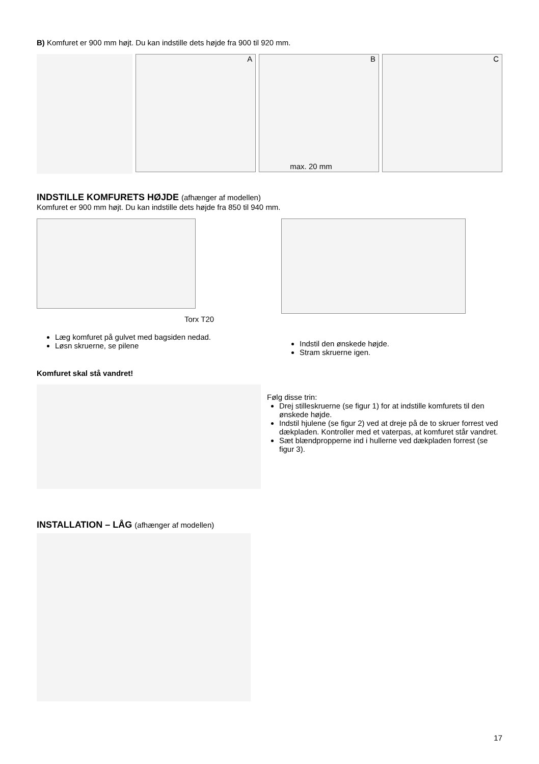B) Komfuret er 900 mm højt. Du kan indstille dets højde fra 900 til 920 mm.
A B
max. 20 mm
C
INDSTILLE KOMFURETS HØJDE (afhænger af modellen)
Komfuret er 900 mm højt. Du kan indstille dets højde fra 850 til 940 mm.
Torx T20
Læg komfuret på gulvet med bagsiden nedad.
Løsn skruerne, se pilene
Indstil den ønskede højde.
Stram skruerne igen.
Komfuret skal stå vandret!
Følg disse trin:
Drej stilleskruerne (se figur 1) for at indstille komfurets til den ønskede højde.
Indstil hjulene (se figur 2) ved at dreje på de to skruer forrest ved dækpladen. Kontroller med et vaterpas, at komfuret står vandret.
Sæt blændpropperne ind i hullerne ved dækpladen forrest (se figur 3).
INSTALLATION – LÅG (afhænger af modellen)
17